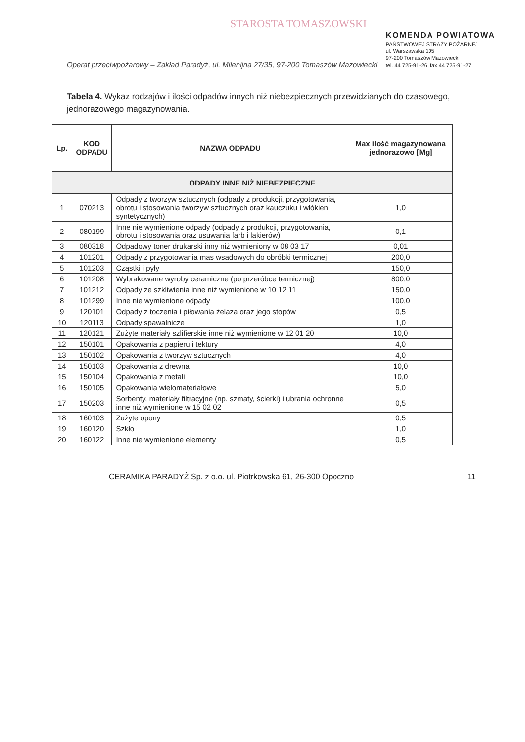STAROSTA TOMASZOWSKI
Operat przeciwpożarowy – Zakład Paradyż, ul. Milenijna 27/35, 97-200 Tomaszów Mazowiecki
KOMENDA POWIATOWA
PAŃSTWOWEJ STRAŻY POŻARNEJ
ul. Warszawska 105
97-200 Tomaszów Mazowiecki
tel. 44 725-91-26, fax 44 725-91-27
Tabela 4. Wykaz rodzajów i ilości odpadów innych niż niebezpiecznych przewidzianych do czasowego, jednorazowego magazynowania.
| Lp. | KOD ODPADU | NAZWA ODPADU | Max ilość magazynowana jednorazowo [Mg] |
| --- | --- | --- | --- |
| ODPADY INNE NIŻ NIEBEZPIECZNE | | | |
| 1 | 070213 | Odpady z tworzyw sztucznych (odpady z produkcji, przygotowania, obrotu i stosowania tworzyw sztucznych oraz kauczuku i włókien syntetycznych) | 1,0 |
| 2 | 080199 | Inne nie wymienione odpady (odpady z produkcji, przygotowania, obrotu i stosowania oraz usuwania farb i lakierów) | 0,1 |
| 3 | 080318 | Odpadowy toner drukarski inny niż wymieniony w 08 03 17 | 0,01 |
| 4 | 101201 | Odpady z przygotowania mas wsadowych do obróbki termicznej | 200,0 |
| 5 | 101203 | Cząstki i pyły | 150,0 |
| 6 | 101208 | Wybrakowane wyroby ceramiczne (po przeróbce termicznej) | 800,0 |
| 7 | 101212 | Odpady ze szkliwienia inne niż wymienione w 10 12 11 | 150,0 |
| 8 | 101299 | Inne nie wymienione odpady | 100,0 |
| 9 | 120101 | Odpady z toczenia i piłowania żelaza oraz jego stopów | 0,5 |
| 10 | 120113 | Odpady spawalnicze | 1,0 |
| 11 | 120121 | Zużyte materiały szlifierskie inne niż wymienione w 12 01 20 | 10,0 |
| 12 | 150101 | Opakowania z papieru i tektury | 4,0 |
| 13 | 150102 | Opakowania z tworzyw sztucznych | 4,0 |
| 14 | 150103 | Opakowania z drewna | 10,0 |
| 15 | 150104 | Opakowania z metali | 10,0 |
| 16 | 150105 | Opakowania wielomateriałowe | 5,0 |
| 17 | 150203 | Sorbenty, materiały filtracyjne (np. szmaty, ścierki) i ubrania ochronne inne niż wymienione w 15 02 02 | 0,5 |
| 18 | 160103 | Zużyte opony | 0,5 |
| 19 | 160120 | Szkło | 1,0 |
| 20 | 160122 | Inne nie wymienione elementy | 0,5 |
CERAMIKA PARADYŻ Sp. z o.o. ul. Piotrkowska 61, 26-300 Opoczno 11